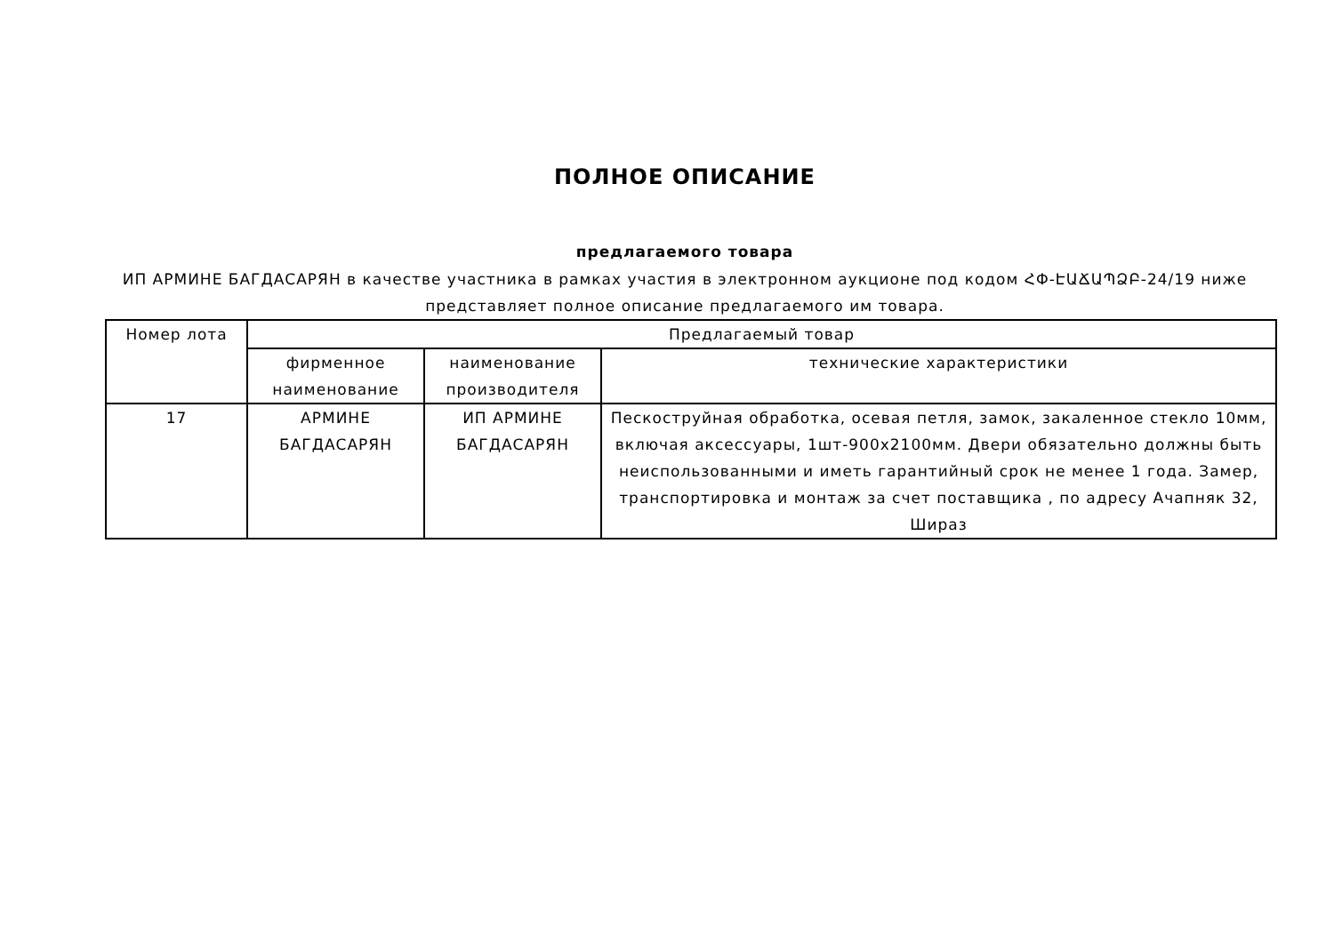ПОЛНОЕ ОПИСАНИЕ
предлагаемого товара
ИП АРМИНЕ БАГДАСАРЯН в качестве участника в рамках участия в электронном аукционе под кодом ՀՓ-ԷԱՃԱՊՁԲ-24/19 ниже представляет полное описание предлагаемого им товара.
| Номер лота | Предлагаемый товар | | |
| --- | --- | --- | --- |
| | фирменное наименование | наименование производителя | технические характеристики |
| 17 | АРМИНЕ БАГДАСАРЯН | ИП АРМИНЕ БАГДАСАРЯН | Пескоструйная обработка, осевая петля, замок, закаленное стекло 10мм, включая аксессуары, 1шт-900x2100мм. Двери обязательно должны быть неиспользованными и иметь гарантийный срок не менее 1 года. Замер, транспортировка и монтаж за счет поставщика , по адресу Ачапняк 32, Шираз |